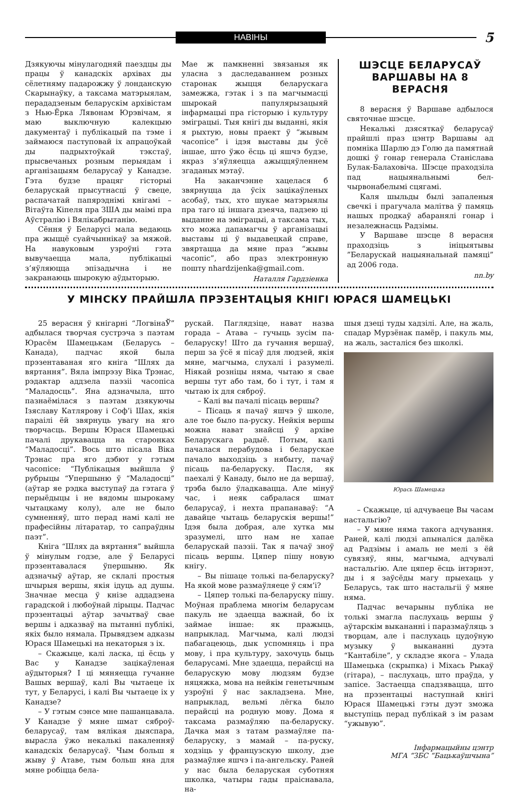НАВІНЫ
5
Дзякуючы мінулагодняй паездцы ды працы ў канадскіх архівах ды сёлетняму падарожжу ў лонданскую Скарынаўку, а таксама матэрыялам, перададзеным беларускім архівістам з Нью-Ёрка Лявонам Юрэвічам, я маю выключную калекцыю дакументаў і публікацый па тэме і займаюся паступовай іх апрацоўкай ды падрыхтоўкай тэкстаў, прысвечаных розным перыядам і арганізацыям беларусаў у Канадзе. Гэта будзе працяг гісторыі беларускай прысутнасці ў свеце, распачатай папярэднімі кнігамі – Вітаўта Кіпеля пра ЗША ды маімі пра Аўстралію і Вялікабрытанію.
Сёння ў Беларусі мала ведаюць пра жыццё суайчыннікаў за мяжой. На навуковым узроўні гэта вывучаецца мала, публікацыі з’яўляюцца эпізадычна і не закранаюць шырокую аўдыторыю.
Мае ж памкненні звязаныя як уласна з даследаваннем розных старонак жыцця беларускага замежжа, гэтак і з па магчымасці шырокай папулярызацыяй інфармацыі пра гісторыю і культуру эміграцыі. Тыя кнігі ды выданні, якія я рыхтую, новы праект ў “жывым часопісе” і ідэя выставы ды ўсё іншае, што ўжо ёсць ці яшчэ будзе, якраз з’яўляецца ажыццяўленнем згаданых мэтаў.
На заканчэнне хацелася б звярнуцца да ўсіх зацікаўленых асобаў, тых, хто шукае матэрыялы пра таго ці іншага дзеяча, падзею ці выданне на эміграцыі, а таксама тых, хто можа дапамагчы ў арганізацыі выставы ці ў выдавецкай справе, звяртацца да мяне праз “жывы часопіс”, або праз электронную пошту nhardzijenka@gmail.com.
Наталля Гардзіенка
ШЭСЦЕ БЕЛАРУСАЎ ВАРШАВЫ НА 8 ВЕРАСНЯ
8 верасня ў Варшаве адбылося святочнае шэсце.
Некалькі дзясяткаў беларусаў прайшлі праз цэнтр Варшавы ад помніка Шарлю дэ Голю да памятнай дошкі ў гонар генерала Станіслава Булак-Балаховіча. Шэсце праходзіла пад нацыянальнымі бел-чырвонабелымі сцягамі.
Каля шыльды былі запаленыя свечкі і прагучала малітва ў памяць нашых продкаў абаранялі гонар і незалежнасць Радзімы.
У Варшаве шэсце 8 верасня праходзіць з ініцыятывы ”Беларускай нацыянальнай памяці” ад 2006 года.
nn.by
У МІНСКУ ПРАЙШЛА ПРЭЗЕНТАЦЫЯ КНІГІ ЮРАСЯ ШАМЕЦЬКІ
25 верасня ў кнігарні “ЛогвінаЎ” адбылася творчая сустрэча з паэтам Юрасём Шамецькам (Беларусь – Канада), падчас якой была прэзентаваная яго кніга “Шлях да вяртання”. Вяла імпрэзу Віка Трэнас, рэдактар аддзела паэзіі часопіса “Маладосць”. Яна адзначыла, што пазнаёмілася з паэтам дзякуючы Ізяславу Катлярову і Соф’і Шах, якія параілі ёй звярнуць увагу на яго творчасць. Вершы Юрася Шамецькі пачалі друкавацца на старонках “Маладосці”. Вось што пісала Віка Трэнас пра яго дэбют у гэтым часопісе: “Публікацыя выйшла ў рубрыцы “Упершыню ў “Маладосці” (аўтар яе рэдка выступаў да гэтага ў перыёдыцы і не вядомы шырокаму чытацкаму колу), але не было сумненняў, што перад намі калі не прафесійны літаратар, то сапраўдны паэт”.
Кніга “Шлях да вяртання” выйшла ў мінулым годзе, але ў Беларусі прэзентавалася ўпершыню. Як адзначыў аўтар, яе склалі простыя шчырыя вершы, якія ідуць ад душы. Значнае месца ў кнізе аддадзена гарадской і любоўнай лірыцы. Падчас прэзентацыі аўтар зачытваў свае вершы і адказваў на пытанні публікі, якіх было нямала. Прывядзем адказы Юрася Шамецькі на некаторыя з іх.
– Скажыце, калі ласка, ці ёсць у Вас у Канадзе зацікаўленая аўдыторыя? І ці мяняецца гучанне Вашых вершаў, калі Вы чытаеце іх тут, у Беларусі, і калі Вы чытаеце іх у Канадзе?
– У гэтым сэнсе мне пашанцавала. У Канадзе ў мяне шмат сяброў-беларусаў, там вялікая дыяспара, вырасла ўжо некалькі пакаленняў канадскіх беларусаў. Чым больш я жыву ў Атаве, тым больш яна для мяне робіцца бела-
рускай. Паглядзіце, нават назва горада – Атава – гучыць зусім па-беларуску! Што да гучання вершаў, перш за ўсё я пісаў для людзей, якія мяне, магчыма, слухалі і разумелі. Ніякай розніцы няма, чытаю я свае вершы тут або там, бо і тут, і там я чытаю іх для сяброў.
– Калі вы пачалі пісаць вершы?
– Пісаць я пачаў яшчэ ў школе, але тое было па-руску. Нейкія вершы можна нават знайсці ў архіве Беларускага радыё. Потым, калі пачалася перабудова і беларускае пачало выходзіць з нябыту, пачаў пісаць па-беларуску. Пасля, як паехалі ў Канаду, было не да вершаў, трэба было ўладкавацца. Але мінуў час, і неяк сабралася шмат беларусаў, і нехта прапанаваў: “А давайце чытаць беларускія вершы!” Ідэя была добрая, але хутка мы зразумелі, што нам не хапае беларускай паэзіі. Так я пачаў зноў пісаць вершы. Цяпер пішу новую кнігу.
– Вы пішаце толькі па-беларуску? На якой мове размаўляеце ў сям’і?
– Цяпер толькі па-беларуску пішу. Моўная праблема многім беларусам пакуль не здаецца важнай, бо іх займае іншае: як пражыць, напрыклад. Магчыма, калі людзі пабагацеюць, дык успомняць і пра мову, і пра культуру, захочуць быць беларусамі. Мне здаецца, перайсці на беларускую мову людзям будзе няцяжка, мова на нейкім генетычным узроўні ў нас закладзена. Мне, напрыклад, вельмі лёгка было перайсці на родную мову. Дома я таксама размаўляю па-беларуску. Дачка мая з татам размаўляе па-беларуску, з мамай – па-руску, ходзіць у французскую школу, дзе размаўляе яшчэ і па-ангельску. Раней у нас была беларуская суботняя школка, чатыры гады праіснавала, на-
шыя дзеці туды хадзілі. Але, на жаль, спадар Мурзёнак памёр, і пакуль мы, на жаль, засталіся без школкі.
Юрась Шамецька
– Скажыце, ці адчуваеце Вы часам настальгію?
– У мяне няма такога адчування. Раней, калі людзі апыналіся далёка ад Радзімы і амаль не мелі з ёй сувязяў, яны, магчыма, адчувалі настальгію. Але цяпер ёсць інтэрнэт, ды і я заўсёды магу прыехаць у Беларусь, так што настальгіі ў мяне няма.
Падчас вечарыны публіка не толькі змагла паслухаць вершы ў аўтарскім выкананні і паразмаўляць з творцам, але і паслухаць цудоўную музыку ў выкананні дуэта “Кантабіле”, у складзе якога – Улада Шамецька (скрыпка) і Міхась Рыкаў (гітара), – паслухаць, што праўда, у запісе. Застаецца спадзявацца, што на прэзентацыі наступнай кнігі Юрася Шамецькі гэты дуэт зможа выступіць перад публікай з ім разам “ужывую”.
Інфармацыйны цэнтр
МГА “ЗБС “Бацькаўшчына”